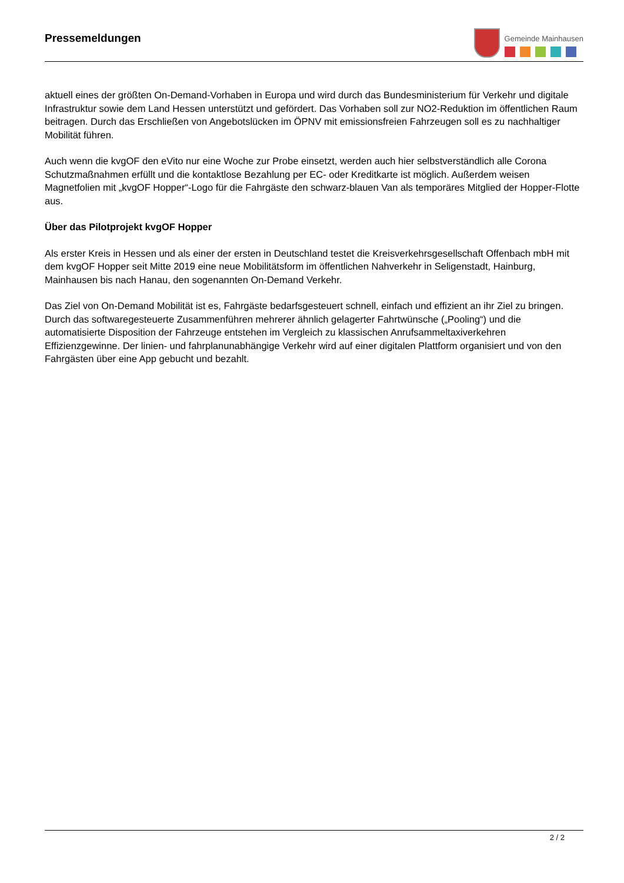Pressemeldungen
Gemeinde Mainhausen
aktuell eines der größten On-Demand-Vorhaben in Europa und wird durch das Bundesministerium für Verkehr und digitale Infrastruktur sowie dem Land Hessen unterstützt und gefördert. Das Vorhaben soll zur NO2-Reduktion im öffentlichen Raum beitragen. Durch das Erschließen von Angebotslücken im ÖPNV mit emissionsfreien Fahrzeugen soll es zu nachhaltiger Mobilität führen.
Auch wenn die kvgOF den eVito nur eine Woche zur Probe einsetzt, werden auch hier selbstverständlich alle Corona Schutzmaßnahmen erfüllt und die kontaktlose Bezahlung per EC- oder Kreditkarte ist möglich. Außerdem weisen Magnetfolien mit „kvgOF Hopper“-Logo für die Fahrgäste den schwarz-blauen Van als temporäres Mitglied der Hopper-Flotte aus.
Über das Pilotprojekt kvgOF Hopper
Als erster Kreis in Hessen und als einer der ersten in Deutschland testet die Kreisverkehrsgesellschaft Offenbach mbH mit dem kvgOF Hopper seit Mitte 2019 eine neue Mobilitätsform im öffentlichen Nahverkehr in Seligenstadt, Hainburg, Mainhausen bis nach Hanau, den sogenannten On-Demand Verkehr.
Das Ziel von On-Demand Mobilität ist es, Fahrgäste bedarfsgesteuert schnell, einfach und effizient an ihr Ziel zu bringen. Durch das softwaregesteuerte Zusammenführen mehrerer ähnlich gelagerter Fahrtwünsche („Pooling“) und die automatisierte Disposition der Fahrzeuge entstehen im Vergleich zu klassischen Anrufsammeltaxiverkehren Effizienzgewinne. Der linien- und fahrplanunabhängige Verkehr wird auf einer digitalen Plattform organisiert und von den Fahrgästen über eine App gebucht und bezahlt.
2 / 2